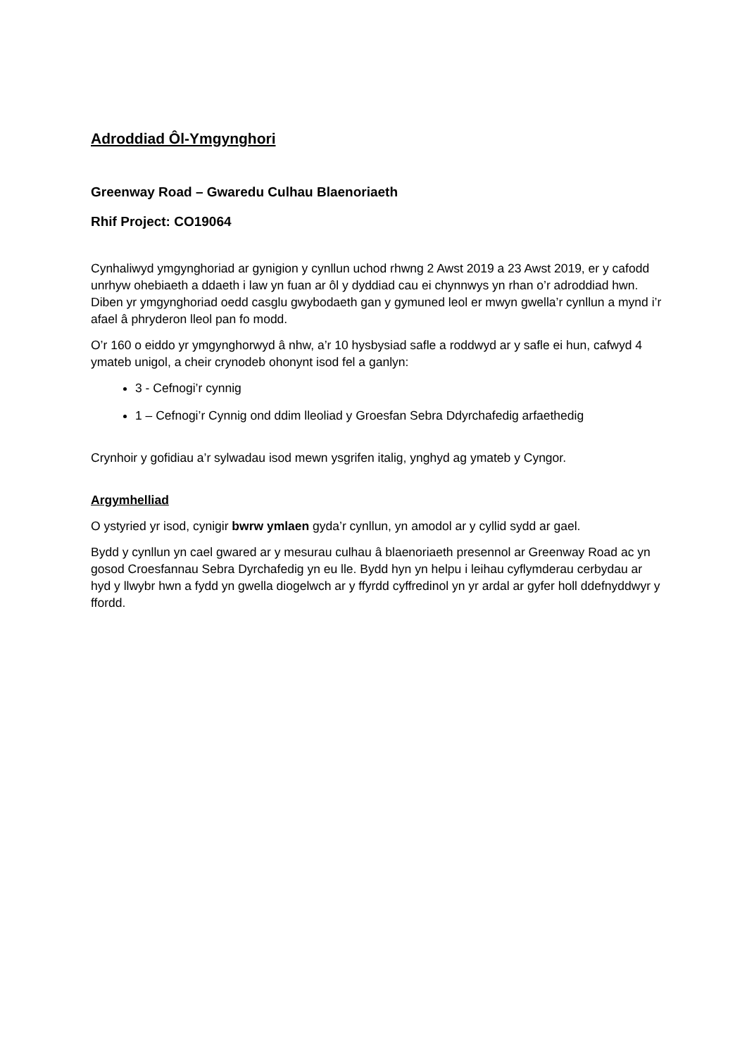Adroddiad Ôl-Ymgynghori
Greenway Road – Gwaredu Culhau Blaenoriaeth
Rhif Project: CO19064
Cynhaliwyd ymgynghoriad ar gynigion y cynllun uchod rhwng 2 Awst 2019 a 23 Awst 2019, er y cafodd unrhyw ohebiaeth a ddaeth i law yn fuan ar ôl y dyddiad cau ei chynnwys yn rhan o’r adroddiad hwn. Diben yr ymgynghoriad oedd casglu gwybodaeth gan y gymuned leol er mwyn gwella’r cynllun a mynd i’r afael â phryderon lleol pan fo modd.
O’r 160 o eiddo yr ymgynghorwyd â nhw, a’r 10 hysbysiad safle a roddwyd ar y safle ei hun, cafwyd 4 ymateb unigol, a cheir crynodeb ohonynt isod fel a ganlyn:
3 - Cefnogi’r cynnig
1 – Cefnogi’r Cynnig ond ddim lleoliad y Groesfan Sebra Ddyrchafedig arfaethedig
Crynhoir y gofidiau a’r sylwadau isod mewn ysgrifen italig, ynghyd ag ymateb y Cyngor.
Argymhelliad
O ystyried yr isod, cynigir bwrw ymlaen gyda’r cynllun, yn amodol ar y cyllid sydd ar gael.
Bydd y cynllun yn cael gwared ar y mesurau culhau â blaenoriaeth presennol ar Greenway Road ac yn gosod Croesfannau Sebra Dyrchafedig yn eu lle. Bydd hyn yn helpu i leihau cyflymderau cerbydau ar hyd y llwybr hwn a fydd yn gwella diogelwch ar y ffyrdd cyffredinol yn yr ardal ar gyfer holl ddefnyddwyr y ffordd.